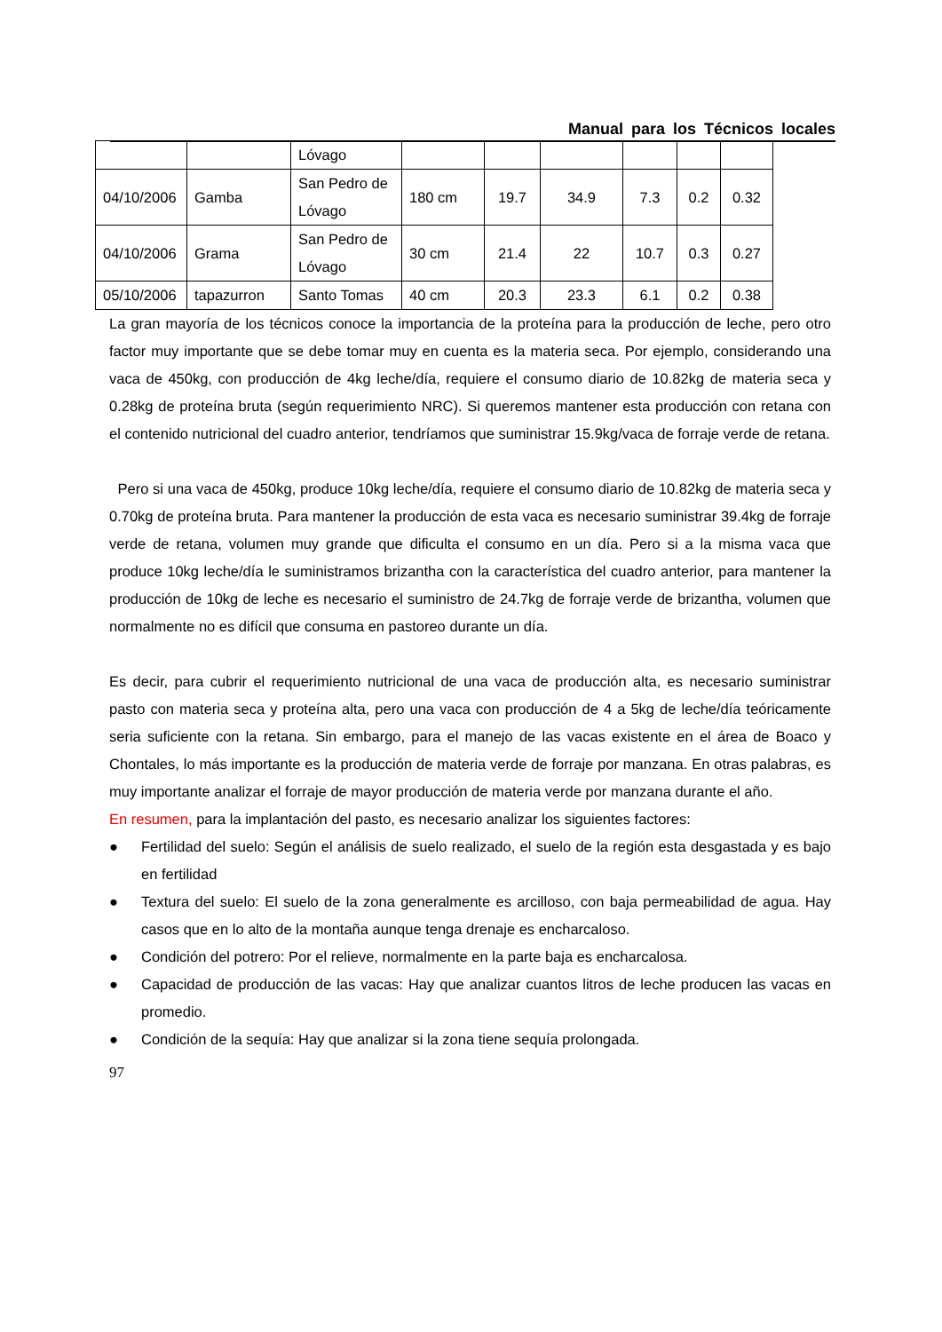Manual para los Técnicos locales
| | | Lóvago | | | | | | |
| 04/10/2006 | Gamba | San Pedro de Lóvago | 180 cm | 19.7 | 34.9 | 7.3 | 0.2 | 0.32 |
| 04/10/2006 | Grama | San Pedro de Lóvago | 30 cm | 21.4 | 22 | 10.7 | 0.3 | 0.27 |
| 05/10/2006 | tapazurron | Santo Tomas | 40 cm | 20.3 | 23.3 | 6.1 | 0.2 | 0.38 |
La gran mayoría de los técnicos conoce la importancia de la proteína para la producción de leche, pero otro factor muy importante que se debe tomar muy en cuenta es la materia seca. Por ejemplo, considerando una vaca de 450kg, con producción de 4kg leche/día, requiere el consumo diario de 10.82kg de materia seca y 0.28kg de proteína bruta (según requerimiento NRC). Si queremos mantener esta producción con retana con el contenido nutricional del cuadro anterior, tendríamos que suministrar 15.9kg/vaca de forraje verde de retana.
Pero si una vaca de 450kg, produce 10kg leche/día, requiere el consumo diario de 10.82kg de materia seca y 0.70kg de proteína bruta. Para mantener la producción de esta vaca es necesario suministrar 39.4kg de forraje verde de retana, volumen muy grande que dificulta el consumo en un día. Pero si a la misma vaca que produce 10kg leche/día le suministramos brizantha con la característica del cuadro anterior, para mantener la producción de 10kg de leche es necesario el suministro de 24.7kg de forraje verde de brizantha, volumen que normalmente no es difícil que consuma en pastoreo durante un día.
Es decir, para cubrir el requerimiento nutricional de una vaca de producción alta, es necesario suministrar pasto con materia seca y proteína alta, pero una vaca con producción de 4 a 5kg de leche/día teóricamente seria suficiente con la retana. Sin embargo, para el manejo de las vacas existente en el área de Boaco y Chontales, lo más importante es la producción de materia verde de forraje por manzana. En otras palabras, es muy importante analizar el forraje de mayor producción de materia verde por manzana durante el año.
En resumen, para la implantación del pasto, es necesario analizar los siguientes factores:
● Fertilidad del suelo: Según el análisis de suelo realizado, el suelo de la región esta desgastada y es bajo en fertilidad
● Textura del suelo: El suelo de la zona generalmente es arcilloso, con baja permeabilidad de agua. Hay casos que en lo alto de la montaña aunque tenga drenaje es encharcaloso.
● Condición del potrero: Por el relieve, normalmente en la parte baja es encharcalosa.
● Capacidad de producción de las vacas: Hay que analizar cuantos litros de leche producen las vacas en promedio.
● Condición de la sequía: Hay que analizar si la zona tiene sequía prolongada.
97